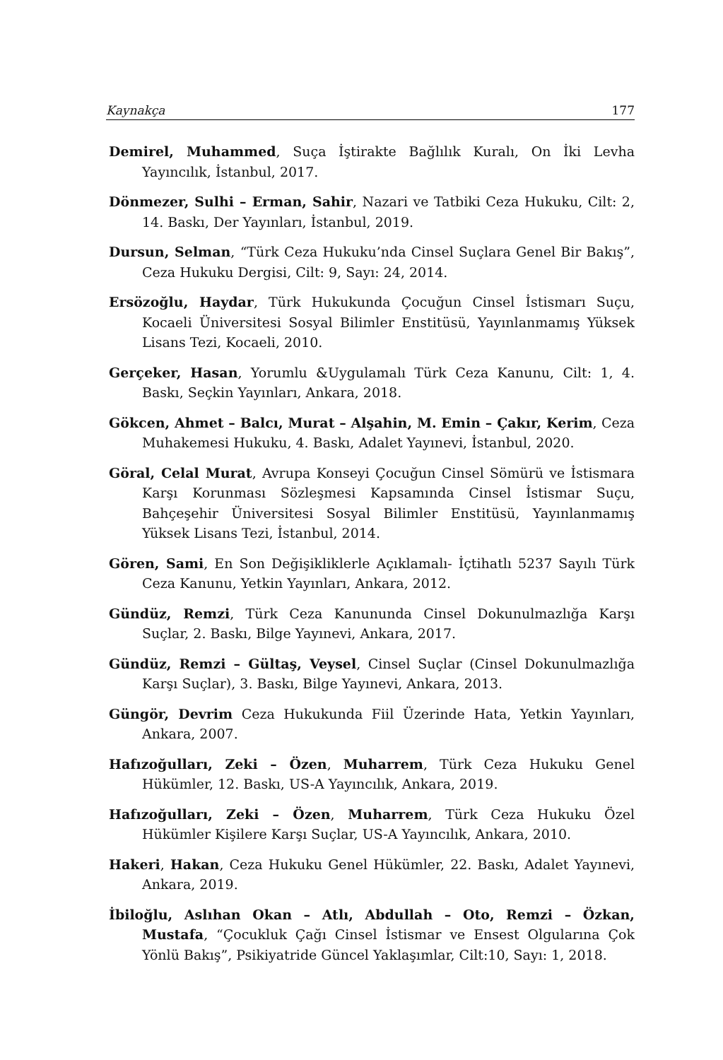Kaynakça 177
Demirel, Muhammed, Suça İştirakte Bağlılık Kuralı, On İki Levha Yayıncılık, İstanbul, 2017.
Dönmezer, Sulhi – Erman, Sahir, Nazari ve Tatbiki Ceza Hukuku, Cilt: 2, 14. Baskı, Der Yayınları, İstanbul, 2019.
Dursun, Selman, “Türk Ceza Hukuku’nda Cinsel Suçlara Genel Bir Bakış”, Ceza Hukuku Dergisi, Cilt: 9, Sayı: 24, 2014.
Ersözoğlu, Haydar, Türk Hukukunda Çocuğun Cinsel İstismarı Suçu, Kocaeli Üniversitesi Sosyal Bilimler Enstitüsü, Yayınlanmamış Yüksek Lisans Tezi, Kocaeli, 2010.
Gerçeker, Hasan, Yorumlu &Uygulamalı Türk Ceza Kanunu, Cilt: 1, 4. Baskı, Seçkin Yayınları, Ankara, 2018.
Gökcen, Ahmet – Balcı, Murat – Alşahin, M. Emin – Çakır, Kerim, Ceza Muhakemesi Hukuku, 4. Baskı, Adalet Yayınevi, İstanbul, 2020.
Göral, Celal Murat, Avrupa Konseyi Çocuğun Cinsel Sömürü ve İstismara Karşı Korunması Sözleşmesi Kapsamında Cinsel İstismar Suçu, Bahçeşehir Üniversitesi Sosyal Bilimler Enstitüsü, Yayınlanmamış Yüksek Lisans Tezi, İstanbul, 2014.
Gören, Sami, En Son Değişikliklerle Açıklamalı- İçtihatlı 5237 Sayılı Türk Ceza Kanunu, Yetkin Yayınları, Ankara, 2012.
Gündüz, Remzi, Türk Ceza Kanununda Cinsel Dokunulmazlığa Karşı Suçlar, 2. Baskı, Bilge Yayınevi, Ankara, 2017.
Gündüz, Remzi – Gültaş, Veysel, Cinsel Suçlar (Cinsel Dokunulmazlığa Karşı Suçlar), 3. Baskı, Bilge Yayınevi, Ankara, 2013.
Güngör, Devrim Ceza Hukukunda Fiil Üzerinde Hata, Yetkin Yayınları, Ankara, 2007.
Hafızoğulları, Zeki – Özen, Muharrem, Türk Ceza Hukuku Genel Hükümler, 12. Baskı, US-A Yayıncılık, Ankara, 2019.
Hafızoğulları, Zeki – Özen, Muharrem, Türk Ceza Hukuku Özel Hükümler Kişilere Karşı Suçlar, US-A Yayıncılık, Ankara, 2010.
Hakeri, Hakan, Ceza Hukuku Genel Hükümler, 22. Baskı, Adalet Yayınevi, Ankara, 2019.
İbiloğlu, Aslıhan Okan – Atlı, Abdullah – Oto, Remzi – Özkan, Mustafa, “Çocukluk Çağı Cinsel İstismar ve Ensest Olgularına Çok Yönlü Bakış”, Psikiyatride Güncel Yaklaşımlar, Cilt:10, Sayı: 1, 2018.